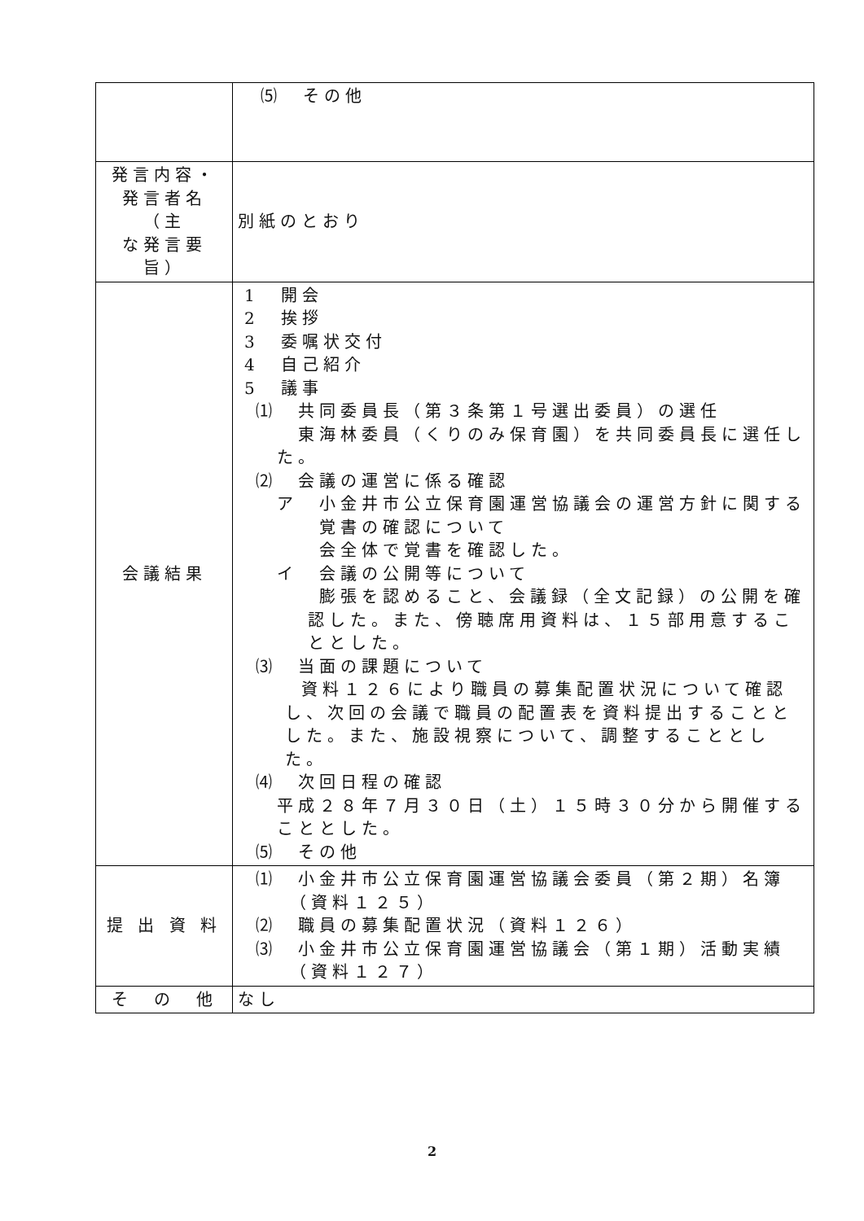| | ⑸ その他 |
| 発言内容・ 発言者名（主 な発言要旨） | 別紙のとおり |
| 会議結果 | 1 開会 2 挨拶 3 委嘱状交付 4 自己紹介 5 議事 ⑴ 共同委員長（第３条第１号選出委員）の選任 東海林委員（くりのみ保育園）を共同委員長に選任した。 ⑵ 会議の運営に係る確認 ア 小金井市公立保育園運営協議会の運営方針に関する 覚書の確認について 会全体で覚書を確認した。 イ 会議の公開等について 膨張を認めること、会議録（全文記録）の公開を確認した。また、傍聴席用資料は、１５部用意することとした。 ⑶ 当面の課題について 資料１２６により職員の募集配置状況について確認し、次回の会議で職員の配置表を資料提出することとした。また、施設視察について、調整することとした。 ⑷ 次回日程の確認 平成２８年７月３０日（土）１５時３０分から開催することとした。 ⑸ その他 |
| 提 出 資 料 | ⑴ 小金井市公立保育園運営協議会委員（第２期）名簿 （資料１２５） ⑵ 職員の募集配置状況（資料１２６） ⑶ 小金井市公立保育園運営協議会（第１期）活動実績 （資料１２７） |
| そ の 他 | なし |
2